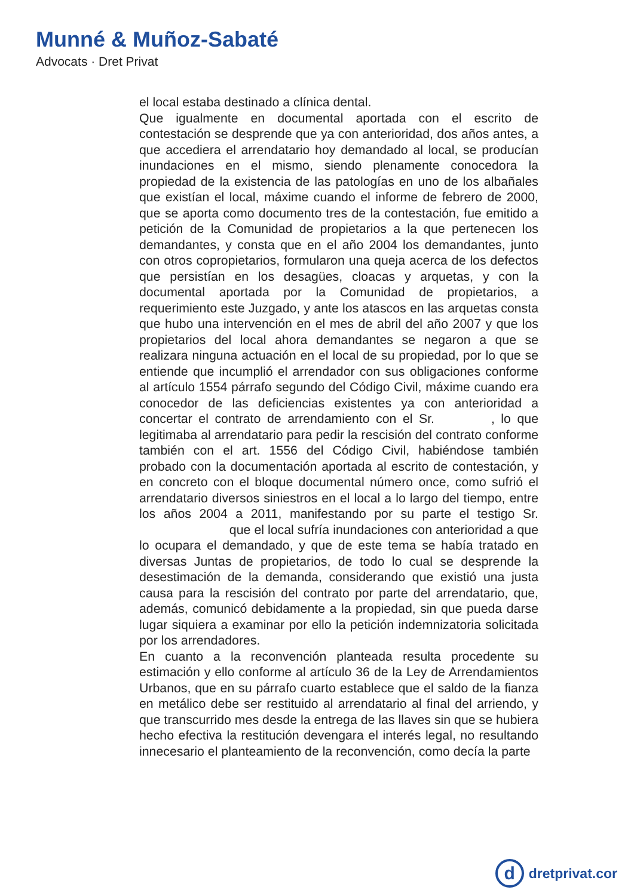Munné & Muñoz-Sabaté
Advocats · Dret Privat
el local estaba destinado a clínica dental.
Que igualmente en documental aportada con el escrito de contestación se desprende que ya con anterioridad, dos años antes, a que accediera el arrendatario hoy demandado al local, se producían inundaciones en el mismo, siendo plenamente conocedora la propiedad de la existencia de las patologías en uno de los albañales que existían el local, máxime cuando el informe de febrero de 2000, que se aporta como documento tres de la contestación, fue emitido a petición de la Comunidad de propietarios a la que pertenecen los demandantes, y consta que en el año 2004 los demandantes, junto con otros copropietarios, formularon una queja acerca de los defectos que persistían en los desagües, cloacas y arquetas, y con la documental aportada por la Comunidad de propietarios, a requerimiento este Juzgado, y ante los atascos en las arquetas consta que hubo una intervención en el mes de abril del año 2007 y que los propietarios del local ahora demandantes se negaron a que se realizara ninguna actuación en el local de su propiedad, por lo que se entiende que incumplió el arrendador con sus obligaciones conforme al artículo 1554 párrafo segundo del Código Civil, máxime cuando era conocedor de las deficiencias existentes ya con anterioridad a concertar el contrato de arrendamiento con el Sr. , lo que legitimaba al arrendatario para pedir la rescisión del contrato conforme también con el art. 1556 del Código Civil, habiéndose también probado con la documentación aportada al escrito de contestación, y en concreto con el bloque documental número once, como sufrió el arrendatario diversos siniestros en el local a lo largo del tiempo, entre los años 2004 a 2011, manifestando por su parte el testigo Sr. que el local sufría inundaciones con anterioridad a que lo ocupara el demandado, y que de este tema se había tratado en diversas Juntas de propietarios, de todo lo cual se desprende la desestimación de la demanda, considerando que existió una justa causa para la rescisión del contrato por parte del arrendatario, que, además, comunicó debidamente a la propiedad, sin que pueda darse lugar siquiera a examinar por ello la petición indemnizatoria solicitada por los arrendadores.
En cuanto a la reconvención planteada resulta procedente su estimación y ello conforme al artículo 36 de la Ley de Arrendamientos Urbanos, que en su párrafo cuarto establece que el saldo de la fianza en metálico debe ser restituido al arrendatario al final del arriendo, y que transcurrido mes desde la entrega de las llaves sin que se hubiera hecho efectiva la restitución devengara el interés legal, no resultando innecesario el planteamiento de la reconvención, como decía la parte
ddretprivat.cor